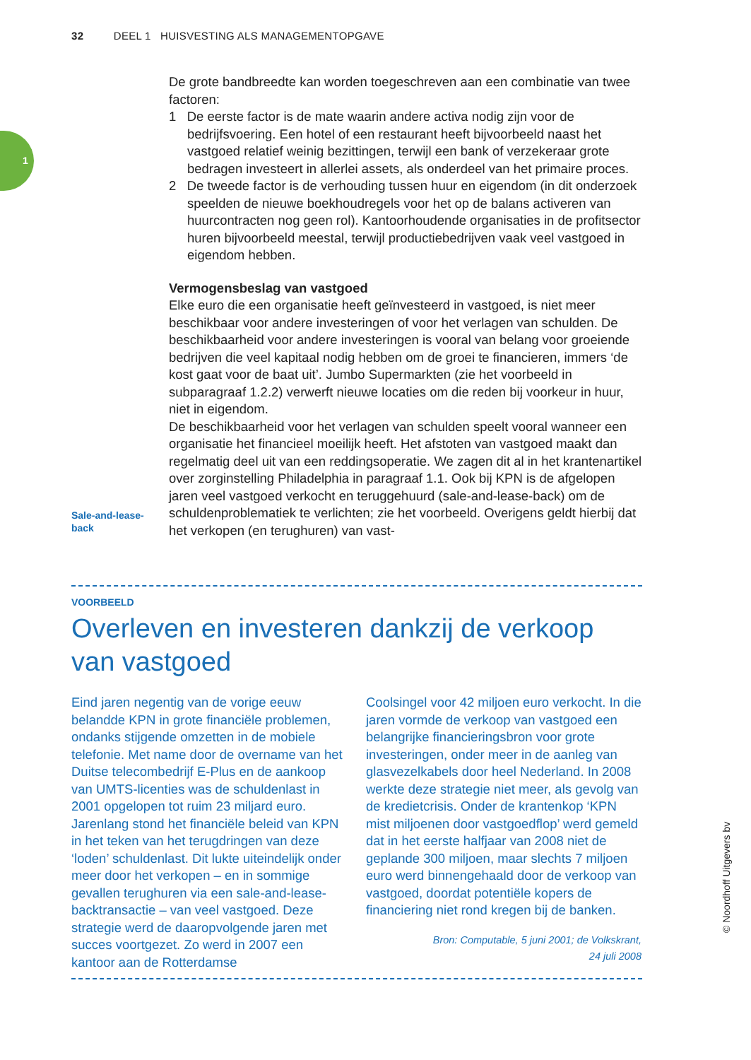32 DEEL 1 HUISVESTING ALS MANAGEMENTOPGAVE
1
De grote bandbreedte kan worden toegeschreven aan een combinatie van twee factoren:
1 De eerste factor is de mate waarin andere activa nodig zijn voor de bedrijfsvoering. Een hotel of een restaurant heeft bijvoorbeeld naast het vastgoed relatief weinig bezittingen, terwijl een bank of verzekeraar grote bedragen investeert in allerlei assets, als onderdeel van het primaire proces.
2 De tweede factor is de verhouding tussen huur en eigendom (in dit onderzoek speelden de nieuwe boekhoudregels voor het op de balans activeren van huurcontracten nog geen rol). Kantoorhoudende organisaties in de profitsector huren bijvoorbeeld meestal, terwijl productiebedrijven vaak veel vastgoed in eigendom hebben.
Vermogensbeslag van vastgoed
Elke euro die een organisatie heeft geïnvesteerd in vastgoed, is niet meer beschikbaar voor andere investeringen of voor het verlagen van schulden. De beschikbaarheid voor andere investeringen is vooral van belang voor groeiende bedrijven die veel kapitaal nodig hebben om de groei te financieren, immers ‘de kost gaat voor de baat uit’. Jumbo Supermarkten (zie het voorbeeld in subparagraaf 1.2.2) verwerft nieuwe locaties om die reden bij voorkeur in huur, niet in eigendom.
De beschikbaarheid voor het verlagen van schulden speelt vooral wanneer een organisatie het financieel moeilijk heeft. Het afstoten van vastgoed maakt dan regelmatig deel uit van een reddingsoperatie. We zagen dit al in het krantenartikel over zorginstelling Philadelphia in paragraaf 1.1. Ook bij KPN is de afgelopen jaren veel vastgoed verkocht en teruggehuurd (sale-and-lease-back) om de schuldenproblematiek te verlichten; zie het voorbeeld. Overigens geldt hierbij dat het verkopen (en terughuren) van vast-
Sale-and-lease-
back
VOORBEELD
Overleven en investeren dankzij de verkoop van vastgoed
Eind jaren negentig van de vorige eeuw belandde KPN in grote financiële problemen, ondanks stijgende omzetten in de mobiele telefonie. Met name door de overname van het Duitse telecombedrijf E-Plus en de aankoop van UMTS-licenties was de schuldenlast in 2001 opgelopen tot ruim 23 miljard euro.
Jarenlang stond het financiële beleid van KPN in het teken van het terugdringen van deze ‘loden’ schuldenlast. Dit lukte uiteindelijk onder meer door het verkopen – en in sommige gevallen terughuren via een sale-and-lease-backtransactie – van veel vastgoed. Deze strategie werd de daaropvolgende jaren met succes voortgezet. Zo werd in 2007 een kantoor aan de Rotterdamse
Coolsingel voor 42 miljoen euro verkocht. In die jaren vormde de verkoop van vastgoed een belangrijke financieringsbron voor grote investeringen, onder meer in de aanleg van glasvezelkabels door heel Nederland. In 2008 werkte deze strategie niet meer, als gevolg van de kredietcrisis. Onder de krantenkop ‘KPN mist miljoenen door vastgoedflop’ werd gemeld dat in het eerste halfjaar van 2008 niet de geplande 300 miljoen, maar slechts 7 miljoen euro werd binnengehaald door de verkoop van vastgoed, doordat potentiële kopers de financiering niet rond kregen bij de banken.
Bron: Computable, 5 juni 2001; de Volkskrant,
24 juli 2008
© Noordhoff Uitgevers bv